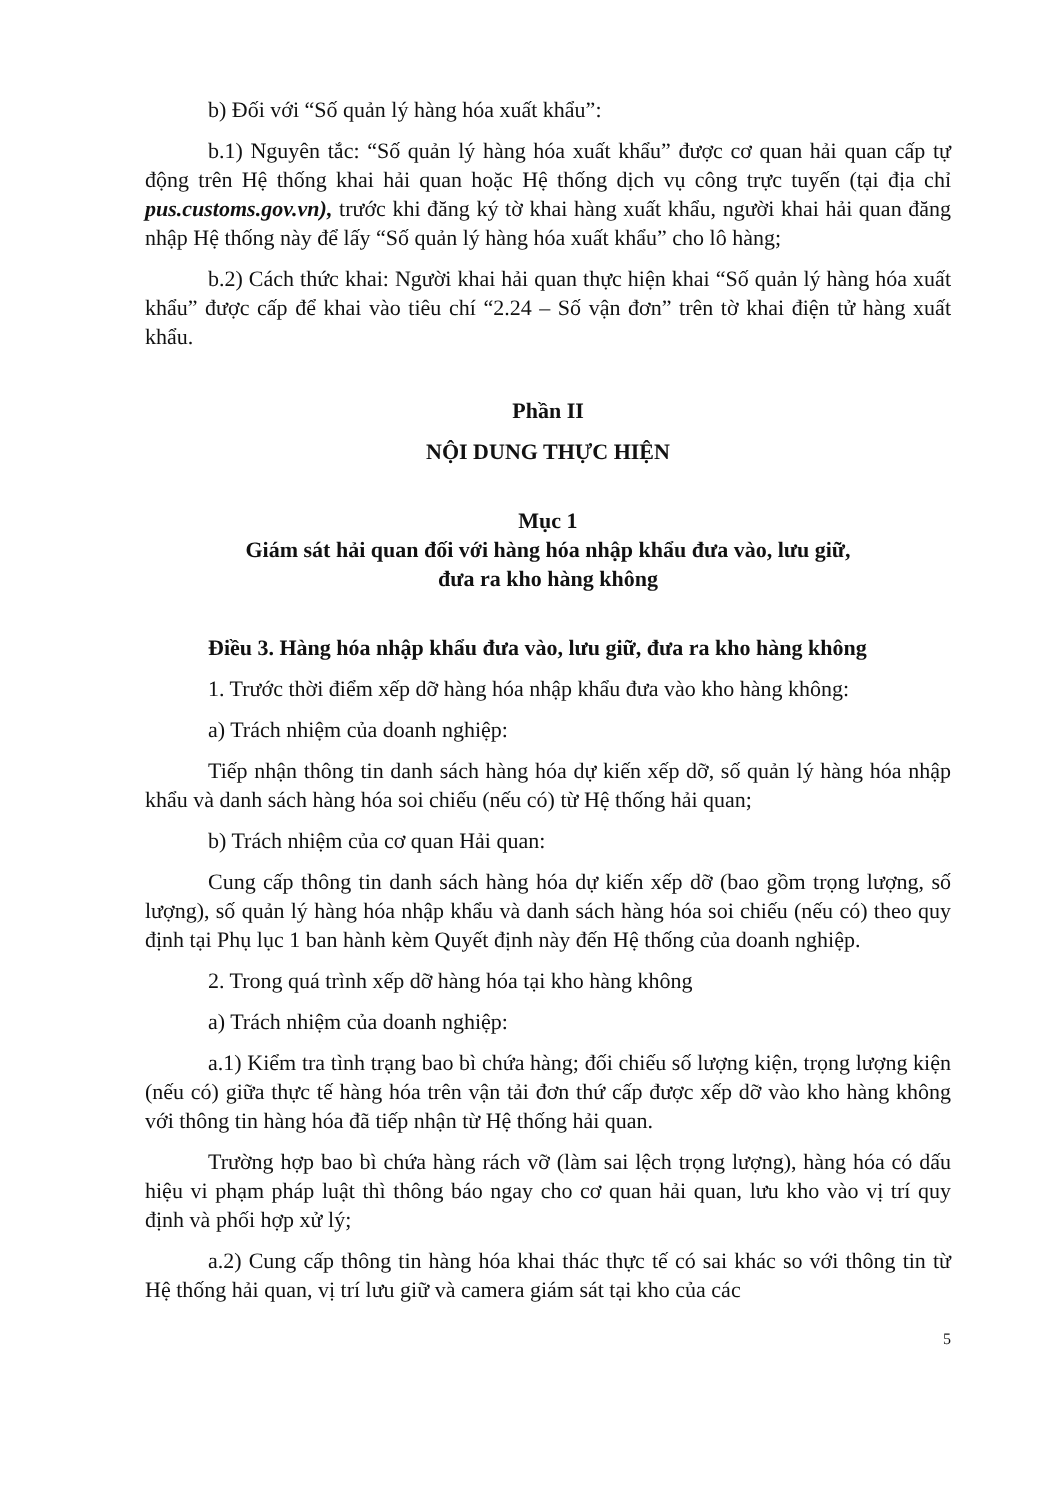b) Đối với “Số quản lý hàng hóa xuất khẩu”:
b.1) Nguyên tắc: “Số quản lý hàng hóa xuất khẩu” được cơ quan hải quan cấp tự động trên Hệ thống khai hải quan hoặc Hệ thống dịch vụ công trực tuyến (tại địa chỉ pus.customs.gov.vn), trước khi đăng ký tờ khai hàng xuất khẩu, người khai hải quan đăng nhập Hệ thống này để lấy “Số quản lý hàng hóa xuất khẩu” cho lô hàng;
b.2) Cách thức khai: Người khai hải quan thực hiện khai “Số quản lý hàng hóa xuất khẩu” được cấp để khai vào tiêu chí “2.24 – Số vận đơn” trên tờ khai điện tử hàng xuất khẩu.
Phần II
NỘI DUNG THỰC HIỆN
Mục 1
Giám sát hải quan đối với hàng hóa nhập khẩu đưa vào, lưu giữ,
đưa ra kho hàng không
Điều 3. Hàng hóa nhập khẩu đưa vào, lưu giữ, đưa ra kho hàng không
1. Trước thời điểm xếp dỡ hàng hóa nhập khẩu đưa vào kho hàng không:
a) Trách nhiệm của doanh nghiệp:
Tiếp nhận thông tin danh sách hàng hóa dự kiến xếp dỡ, số quản lý hàng hóa nhập khẩu và danh sách hàng hóa soi chiếu (nếu có) từ Hệ thống hải quan;
b) Trách nhiệm của cơ quan Hải quan:
Cung cấp thông tin danh sách hàng hóa dự kiến xếp dỡ (bao gồm trọng lượng, số lượng), số quản lý hàng hóa nhập khẩu và danh sách hàng hóa soi chiếu (nếu có) theo quy định tại Phụ lục 1 ban hành kèm Quyết định này đến Hệ thống của doanh nghiệp.
2. Trong quá trình xếp dỡ hàng hóa tại kho hàng không
a) Trách nhiệm của doanh nghiệp:
a.1) Kiểm tra tình trạng bao bì chứa hàng; đối chiếu số lượng kiện, trọng lượng kiện (nếu có) giữa thực tế hàng hóa trên vận tải đơn thứ cấp được xếp dỡ vào kho hàng không với thông tin hàng hóa đã tiếp nhận từ Hệ thống hải quan.
Trường hợp bao bì chứa hàng rách vỡ (làm sai lệch trọng lượng), hàng hóa có dấu hiệu vi phạm pháp luật thì thông báo ngay cho cơ quan hải quan, lưu kho vào vị trí quy định và phối hợp xử lý;
a.2) Cung cấp thông tin hàng hóa khai thác thực tế có sai khác so với thông tin từ Hệ thống hải quan, vị trí lưu giữ và camera giám sát tại kho của các
5